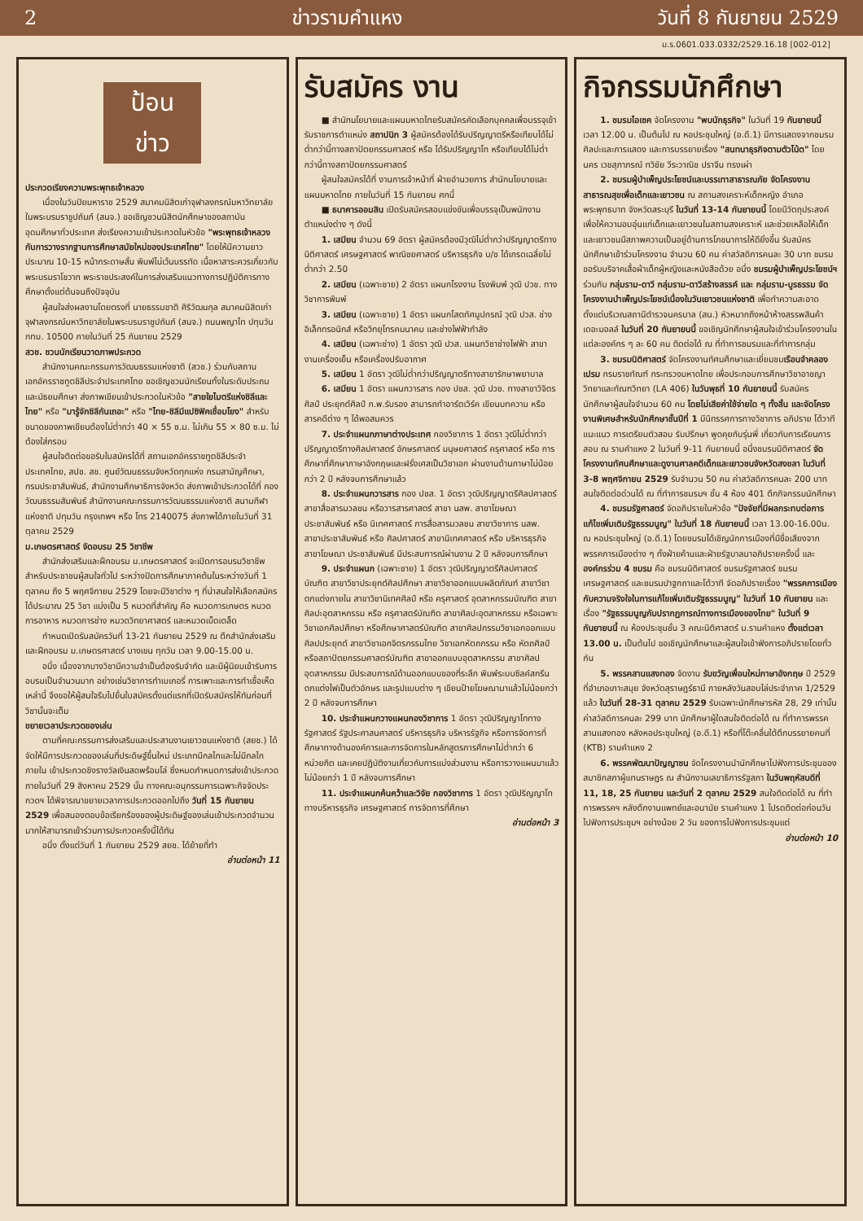2 ข่าวรามคำแหง วันที่ 8 กันยายน 2529
ม.ร.0601.033.0332/2529.16.18 [002-012]
ป้อน
ข่าว
ประกวดเรียงความพระพุทธเจ้าหลวง
เนื่องในวันปิยมหาราช 2529 สมาคมนิสิตเก่าจุฬาลงกรณ์มหาวิทยาลัย ในพระบรมราชูปถัมภ์ (สนจ.) ขอเชิญชวนนิสิตนักศึกษาของสถาบันอุดมศึกษาทั่วประเทศ ส่งเรียงความเข้าประกวดในหัวข้อ "พระพุทธเจ้าหลวงกับการวางรากฐานการศึกษาสมัยใหม่ของประเทศไทย" โดยให้มีความยาวประมาณ 10-15 หน้ากระดาษสั้น พิมพ์ไม่เว้นบรรทัด เนื้อหาสาระควรเกี่ยวกับพระบรมราโชวาท พระราชประสงค์ในการส่งเสริมแนวทางการปฏิบัติการทางศึกษาตั้งแต่ต้นจนถึงปัจจุบัน
ผู้สนใจส่งผลงานโดยตรงที่ นายธรรมชาติ ศิริวัฒนกุล สมาคมนิสิตเก่าจุฬาลงกรณ์มหาวิทยาลัยในพระบรมราชูปถัมภ์ (สนจ.) ถนนพญาไท ปทุมวัน กทม. 10500 ภายในวันที่ 25 กันยายน 2529
สวช. ชวนนักเรียนวาดภาพประกวด
สำนักงานคณะกรรมการวัฒนธรรมแห่งชาติ (สวช.) ร่วมกับสถานเอกอัครราชทูตชิลีประจำประเทศไทย ขอเชิญชวนนักเรียนทั้งในระดับประถมและมัธยมศึกษา ส่งภาพเขียนเข้าประกวดในหัวข้อ "สายใยไมตรีแห่งชิลีและไทย" หรือ "มารู้จักชิลีกันเถอะ" หรือ "ไทย-ชิลีมีแปซิฟิคเชื่อมโยง" สำหรับขนาดของภาพเขียนต้องไม่ต่ำกว่า 40 × 55 ซ.ม. ไม่เกิน 55 × 80 ซ.ม. ไม่ต้องใส่กรอบ
ผู้สนใจติดต่อขอรับใบสมัครได้ที่ สถานเอกอัครราชทูตชิลีประจำประเทศไทย, สปช. สช. ศูนย์วัฒนธรรมจังหวัดทุกแห่ง กรมสามัญศึกษา, กรมประชาสัมพันธ์, สำนักงานศึกษาธิการจังหวัด ส่งภาพเข้าประกวดได้ที่ กองวัฒนธรรมสัมพันธ์ สำนักงานคณะกรรมการวัฒนธรรมแห่งชาติ สนามกีฬาแห่งชาติ ปทุมวัน กรุงเทพฯ หรือ โทร 2140075 ส่งภาพได้ภายในวันที่ 31 ตุลาคม 2529
ม.เกษตรศาสตร์ จัดอบรม 25 วิชาชีพ
สำนักส่งเสริมและฝึกอบรม ม.เกษตรศาสตร์ จะเปิดการอบรมวิชาชีพสำหรับประชาชนผู้สนใจทั่วไป ระหว่างปิดการศึกษาภาคต้นในระหว่างวันที่ 1 ตุลาคม ถึง 5 พฤศจิกายน 2529 โดยจะมีวิชาต่าง ๆ ที่น่าสนใจให้เลือกสมัครได้ประมาณ 25 วิชา แบ่งเป็น 5 หมวดที่สำคัญ คือ หมวดการเกษตร หมวดการอาหาร หมวดการช่าง หมวดวิทยาศาสตร์ และหมวดเบ็ดเตล็ด
กำหนดเปิดรับสมัครวันที่ 13-21 กันยายน 2529 ณ ตึกสำนักส่งเสริมและฝึกอบรม ม.เกษตรศาสตร์ บางเขน ทุกวัน เวลา 9.00-15.00 น.
อนึ่ง เนื่องจากบางวิชามีความจำเป็นต้องรับจำกัด และมีผู้นิยมเข้ารับการอบรมเป็นจำนวนมาก อย่างเช่นวิชาการทำเบเกอรี่ การเพาะและการทำเชื้อเห็ดเหล่านี้ จึงขอให้ผู้สนใจรีบไปยื่นใบสมัครตั้งแต่แรกที่เปิดรับสมัครให้ทันก่อนที่วิชานั้นจะเต็ม
ขยายเวลาประกวดของเล่น
ตามที่คณะกรรมการส่งเสริมและประสานงานเยาวชนแห่งชาติ (สยช.) ได้จัดให้มีการประกวดของเล่นที่ประดิษฐ์ขึ้นใหม่ ประเภทมีกลไกและไม่มีกลไกภายใน เข้าประกวดชิงรางวัลเงินสดพร้อมโล่ ซึ่งหมดกำหนดการส่งเข้าประกวดภายในวันที่ 29 สิงหาคม 2529 นั้น ทางคณะอนุกรรมการเฉพาะกิจจัดประกวดฯ ได้พิจารณาขยายเวลาการประกวดออกไปถึง วันที่ 15 กันยายน 2529 เพื่อสนองตอบข้อเรียกร้องของผู้ประดิษฐ์ของเล่นเข้าประกวดจำนวนมากให้สามารถเข้าร่วมการประกวดครั้งนี้ได้ทัน
อนึ่ง ตั้งแต่วันที่ 1 กันยายน 2529 สยช. ได้ย้ายที่ทำ
อ่านต่อหน้า 11
รับสมัคร งาน
■ สำนักนโยบายและแผนมหาดไทยรับสมัครคัดเลือกบุคคลเพื่อบรรจุเข้ารับราชการตำแหน่ง สถาปนิก 3 ผู้สมัครต้องได้รับปริญญาตรีหรือเทียบได้ไม่ต่ำกว่านี้ทางสถาปัตยกรรมศาสตร์ หรือ ได้รับปริญญาโท หรือเทียบได้ไม่ต่ำกว่านี้ทางสถาปัตยกรรมศาสตร์
ผู้สนใจสมัครได้ที่ งานการเจ้าหน้าที่ ฝ่ายอำนวยการ สำนักนโยบายและแผนมหาดไทย ภายในวันที่ 15 กันยายน ศกนี้
■ ธนาคารออมสิน เปิดรับสมัครสอบแข่งขันเพื่อบรรจุเป็นพนักงานตำแหน่งต่าง ๆ ดังนี้
1. เสมียน จำนวน 69 อัตรา ผู้สมัครต้องมีวุฒิไม่ต่ำกว่าปริญญาตรีทางนิติศาสตร์ เศรษฐศาสตร์ พาณิชยศาสตร์ บริหารธุรกิจ บ/ช ได้เกรดเฉลี่ยไม่ต่ำกว่า 2.50
2. เสมียน (เฉพาะชาย) 2 อัตรา แผนกโรงงาน โรงพิมพ์ วุฒิ ปวช. ทางวิชาการพิมพ์
3. เสมียน (เฉพาะชาย) 1 อัตรา แผนกโสตทัศนูปกรณ์ วุฒิ ปวส. ช่างอิเล็กทรอนิกส์ หรือวิทยุโทรคมนาคม และช่างไฟฟ้ากำลัง
4. เสมียน (เฉพาะช่าง) 1 อัตรา วุฒิ ปวส. แผนกวิชาช่างไฟฟ้า สาขางานเครื่องเย็น หรือเครื่องปรับอากาศ
5. เสมียน 1 อัตรา วุฒิไม่ต่ำกว่าปริญญาตรีทางสาขารักษาพยาบาล
6. เสมียน 1 อัตรา แผนกวารสาร กอง ปชส. วุฒิ ปวช. ทางสาขาวิจิตรศิลป์ ประยุกต์ศิลป์ ก.พ.รับรอง สามารถทำอาร์ตเวิร์ค เขียนบทความ หรือ สารคดีต่าง ๆ ได้พอสมควร
7. ประจำแผนกภาษาต่างประเทศ กองวิชาการ 1 อัตรา วุฒิไม่ต่ำกว่าปริญญาตรีทางศิลปศาสตร์ อักษรศาสตร์ มนุษยศาสตร์ ครุศาสตร์ หรือ การศึกษาที่ศึกษาภาษาอังกฤษและฝรั่งเศสเป็นวิชาเอก ผ่านงานด้านภาษาไม่น้อยกว่า 2 ปี หลังจบการศึกษาแล้ว
8. ประจำแผนกวารสาร กอง ปชส. 1 อัตรา วุฒิปริญญาตรีศิลปศาสตร์ สาขาสื่อสารมวลชน หรือวารสารศาสตร์ สาขา นสพ. สาขาโฆษณา ประชาสัมพันธ์ หรือ นิเทศศาสตร์ การสื่อสารมวลชน สาขาวิชาการ นสพ. สาขาประชาสัมพันธ์ หรือ ศิลปศาสตร์ สาขานิเทศศาสตร์ หรือ บริหารธุรกิจ สาขาโฆษณา ประชาสัมพันธ์ มีประสบการณ์ผ่านงาน 2 ปี หลังจบการศึกษา
9. ประจำแผนก (เฉพาะชาย) 1 อัตรา วุฒิปริญญาตรีศิลปศาสตร์บัณฑิต สาขาวิชาประยุกต์ศิลปศึกษา สาขาวิชาออกแบบผลิตภัณฑ์ สาขาวิชาตกแต่งภายใน สาขาวิชานิเทศศิลป์ หรือ ครุศาสตร์ อุตสาหกรรมบัณฑิต สาขาศิลปะอุตสาหกรรม หรือ ครุศาสตร์บัณฑิต สาขาศิลปะอุตสาหกรรม หรือเฉพาะวิชาเอกศิลปศึกษา หรือศึกษาศาสตร์บัณฑิต สาขาศิลปกรรมวิชาเอกออกแบบศิลปประยุกต์ สาขาวิชาเอกจิตรกรรมไทย วิชาเอกหัตถกรรม หรือ หัตถศิลป์ หรือสถาปัตยกรรมศาสตร์บัณฑิต สาขาออกแบบอุตสาหกรรม สาขาศิลปอุตสาหกรรม มีประสบการณ์ด้านออกแบบของที่ระลึก พิมพ์ระบบซิลค์สกรีน ตกแต่งไฟเป็นตัวอักษร และรูปแบบต่าง ๆ เขียนป้ายโฆษณามาแล้วไม่น้อยกว่า 2 ปี หลังจบการศึกษา
10. ประจำแผนกวางแผนกองวิชาการ 1 อัตรา วุฒิปริญญาโททางรัฐศาสตร์ รัฐประศาสนศาสตร์ บริหารธุรกิจ บริหารรัฐกิจ หรือการจัดการที่ศึกษาทางด้านองค์การและการจัดการในหลักสูตรการศึกษาไม่ต่ำกว่า 6 หน่วยกิต และเคยปฏิบัติงานเกี่ยวกับการแบ่งส่วนงาน หรือการวางแผนมาแล้วไม่น้อยกว่า 1 ปี หลังจบการศึกษา
11. ประจำแผนกค้นคว้าและวิจัย กองวิชาการ 1 อัตรา วุฒิปริญญาโททางบริหารธุรกิจ เศรษฐศาสตร์ การจัดการที่ศึกษา
อ่านต่อหน้า 3
กิจกรรมนักศึกษา
1. ชมรมไอเซค จัดโครงงาน "พบนักธุรกิจ" ในวันที่ 19 กันยายนนี้ เวลา 12.00 น. เป็นต้นไป ณ หอประชุมใหญ่ (อ.ดี.1) มีการแสดงจากชมรมศิลปะและการแสดง และการบรรยายเรื่อง "สนทนาธุรกิจตามตัวโน้ต" โดย นคร เวชสุภาภรณ์ ทวิชัย วีระวาณิช ปราจีน ทรงเผ่า
2. ชมรมผู้บำเพ็ญประโยชน์และบรรเทาสาธารณภัย จัดโครงงานสาธารณสุขเพื่อเด็กและเยาวชน ณ สถานสงเคราะห์เด็กหญิง อำเภอพระพุทธบาท จังหวัดสระบุรี ในวันที่ 13-14 กันยายนนี้ โดยมีวัตถุประสงค์เพื่อให้ความอบอุ่นแก่เด็กและเยาวชนในสถานสงเคราะห์ และช่วยเหลือให้เด็กและเยาวชนมีสภาพความเป็นอยู่ด้านการโภชนาการให้ดียิ่งขึ้น รับสมัครนักศึกษาเข้าร่วมโครงงาน จำนวน 60 คน ค่าสวัสดิการคนละ 30 บาท ชมรมขอรับบริจาคเสื้อผ้าเด็กผู้หญิงและหนังสือด้วย อนึ่ง ชมรมผู้บำเพ็ญประโยชน์ฯ ร่วมกับ กลุ่มราม-ดาวี กลุ่มราม-ดาวีสร้างสรรค์ และ กลุ่มราม-บูรธรรม จัดโครงงานบำเพ็ญประโยชน์เนื่องในวันเยาวชนแห่งชาติ เพื่อทำความสะอาด ตั้งแต่บริเวณสถานีตำรวจนครบาล (สน.) หัวหมากถึงหน้าห้างสรรพสินค้าเดอะมอลล์ ในวันที่ 20 กันยายนนี้ ขอเชิญนักศึกษาผู้สนใจเข้าร่วมโครงงานในแต่ละองค์กร ๆ ละ 60 คน ติดต่อได้ ณ ที่ทำการชมรมและที่ทำการกลุ่ม
3. ชมรมนิติศาสตร์ จัดโครงงานทัศนศึกษาและเยี่ยมชมเรือนจำคลองเปรม กรมราชทัณฑ์ กระทรวงมหาดไทย เพื่อประกอบการศึกษาวิชาอาชญาวิทยาและทัณฑวิทยา (LA 406) ในวันพุธที่ 10 กันยายนนี้ รับสมัครนักศึกษาผู้สนใจจำนวน 60 คน โดยไม่เสียค่าใช้จ่ายใด ๆ ทั้งสิ้น และจัดโครงงานพิเศษสำหรับนักศึกษาชั้นปีที่ 1 มีนิทรรศการทางวิชาการ อภิปราย โต้วาที แนะแนว การเตรียมตัวสอบ รับปรึกษา พูดคุยกับรุ่นพี่ เกี่ยวกับการเรียนการสอบ ณ รามคำแหง 2 ในวันที่ 9-11 กันยายนนี้ อนึ่งชมรมนิติศาสตร์ จัดโครงงานทัศนศึกษาและดูงานศาลคดีเด็กและเยาวชนจังหวัดสงขลา ในวันที่ 3-8 พฤศจิกายน 2529 รับจำนวน 50 คน ค่าสวัสดิการคนละ 200 บาท สนใจติดต่อด่วนได้ ณ ที่ทำการชมรมฯ ชั้น 4 ห้อง 401 ตึกกิจกรรมนักศึกษา
4. ชมรมรัฐศาสตร์ จัดอภิปรายในหัวข้อ "ปัจจัยที่มีผลกระทบต่อการแก้ไขเพิ่มเติมรัฐธรรมนูญ" ในวันที่ 18 กันยายนนี้ เวลา 13.00-16.00น. ณ หอประชุมใหญ่ (อ.ดี.1) โดยชมรมได้เชิญนักการเมืองที่มีชื่อเสียงจากพรรคการเมืองต่าง ๆ ทั้งฝ่ายค้านและฝ่ายรัฐบาลมาอภิปรายครั้งนี้ และ องค์กรร่วม 4 ชมรม คือ ชมรมนิติศาสตร์ ชมรมรัฐศาสตร์ ชมรมเศรษฐศาสตร์ และชมรมปาฐกถาและโต้วาที จัดอภิปรายเรื่อง "พรรคการเมืองกับความจริงใจในการแก้ไขเพิ่มเติมรัฐธรรมนูญ" ในวันที่ 10 กันยายน และเรื่อง "รัฐธรรมนูญกับปรากฏการณ์ทางการเมืองของไทย" ในวันที่ 9 กันยายนนี้ ณ ห้องประชุมชั้น 3 คณะนิติศาสตร์ ม.รามคำแหง ตั้งแต่เวลา 13.00 น. เป็นต้นไป ขอเชิญนักศึกษาและผู้สนใจเข้าฟังการอภิปรายโดยทั่วกัน
5. พรรคสานแสงทอง จัดงาน รับขวัญเพื่อนใหม่ภาษาอังกฤษ ปี 2529 ที่อำเภอเกาะสมุย จังหวัดสุราษฎร์ธานี ภายหลังวันสอบไล่ประจำภาค 1/2529 แล้ว ในวันที่ 28-31 ตุลาคม 2529 รับเฉพาะนักศึกษารหัส 28, 29 เท่านั้น ค่าสวัสดิการคนละ 299 บาท นักศึกษาผู้ใดสนใจติดต่อได้ ณ ที่ทำการพรรคสานแสงทอง หลังหอประชุมใหญ่ (อ.ดี.1) หรือที่โต๊ะคลื่นใต้ตึกบรรยายคนที่ (KTB) รามคำแหง 2
6. พรรคพัฒนาปัญญาชน จัดโครงงานนำนักศึกษาไปฟังการประชุมของสมาชิกสภาผู้แทนราษฎร ณ สำนักงานเลขาธิการรัฐสภา ในวันพฤหัสบดีที่ 11, 18, 25 กันยายน และวันที่ 2 ตุลาคม 2529 สนใจติดต่อได้ ณ ที่ทำการพรรคฯ หลังตึกงานแพทย์และอนามัย รามคำแหง 1 ไปรดติดต่อก่อนวันไปฟังการประชุมฯ อย่างน้อย 2 วัน ของการไปฟังการประชุมแต่
อ่านต่อหน้า 10